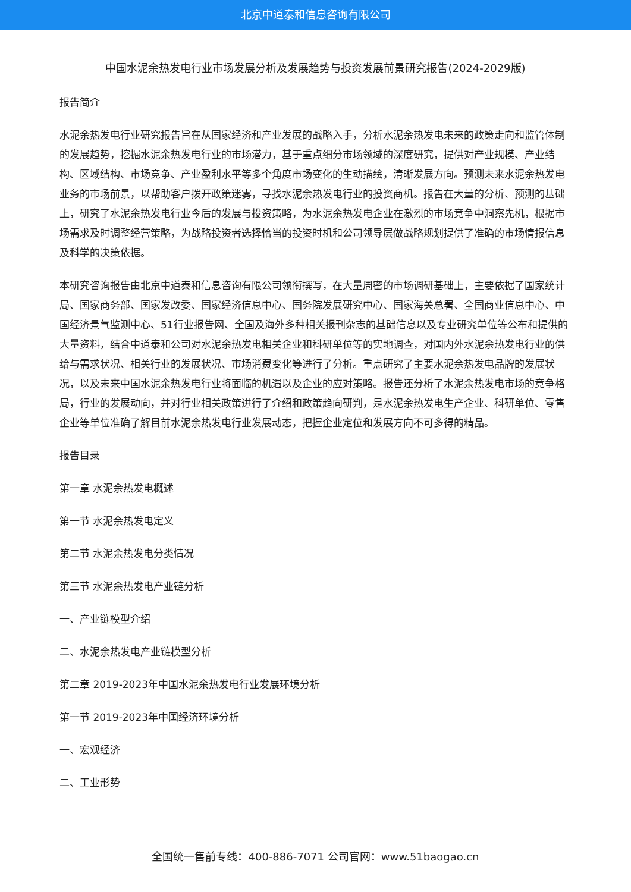北京中道泰和信息咨询有限公司
中国水泥余热发电行业市场发展分析及发展趋势与投资发展前景研究报告(2024-2029版)
报告简介
水泥余热发电行业研究报告旨在从国家经济和产业发展的战略入手，分析水泥余热发电未来的政策走向和监管体制的发展趋势，挖掘水泥余热发电行业的市场潜力，基于重点细分市场领域的深度研究，提供对产业规模、产业结构、区域结构、市场竞争、产业盈利水平等多个角度市场变化的生动描绘，清晰发展方向。预测未来水泥余热发电业务的市场前景，以帮助客户拨开政策迷雾，寻找水泥余热发电行业的投资商机。报告在大量的分析、预测的基础上，研究了水泥余热发电行业今后的发展与投资策略，为水泥余热发电企业在激烈的市场竞争中洞察先机，根据市场需求及时调整经营策略，为战略投资者选择恰当的投资时机和公司领导层做战略规划提供了准确的市场情报信息及科学的决策依据。
本研究咨询报告由北京中道泰和信息咨询有限公司领衔撰写，在大量周密的市场调研基础上，主要依据了国家统计局、国家商务部、国家发改委、国家经济信息中心、国务院发展研究中心、国家海关总署、全国商业信息中心、中国经济景气监测中心、51行业报告网、全国及海外多种相关报刊杂志的基础信息以及专业研究单位等公布和提供的大量资料，结合中道泰和公司对水泥余热发电相关企业和科研单位等的实地调查，对国内外水泥余热发电行业的供给与需求状况、相关行业的发展状况、市场消费变化等进行了分析。重点研究了主要水泥余热发电品牌的发展状况，以及未来中国水泥余热发电行业将面临的机遇以及企业的应对策略。报告还分析了水泥余热发电市场的竞争格局，行业的发展动向，并对行业相关政策进行了介绍和政策趋向研判，是水泥余热发电生产企业、科研单位、零售企业等单位准确了解目前水泥余热发电行业发展动态，把握企业定位和发展方向不可多得的精品。
报告目录
第一章 水泥余热发电概述
第一节 水泥余热发电定义
第二节 水泥余热发电分类情况
第三节 水泥余热发电产业链分析
一、产业链模型介绍
二、水泥余热发电产业链模型分析
第二章 2019-2023年中国水泥余热发电行业发展环境分析
第一节 2019-2023年中国经济环境分析
一、宏观经济
二、工业形势
全国统一售前专线：400-886-7071 公司官网：www.51baogao.cn